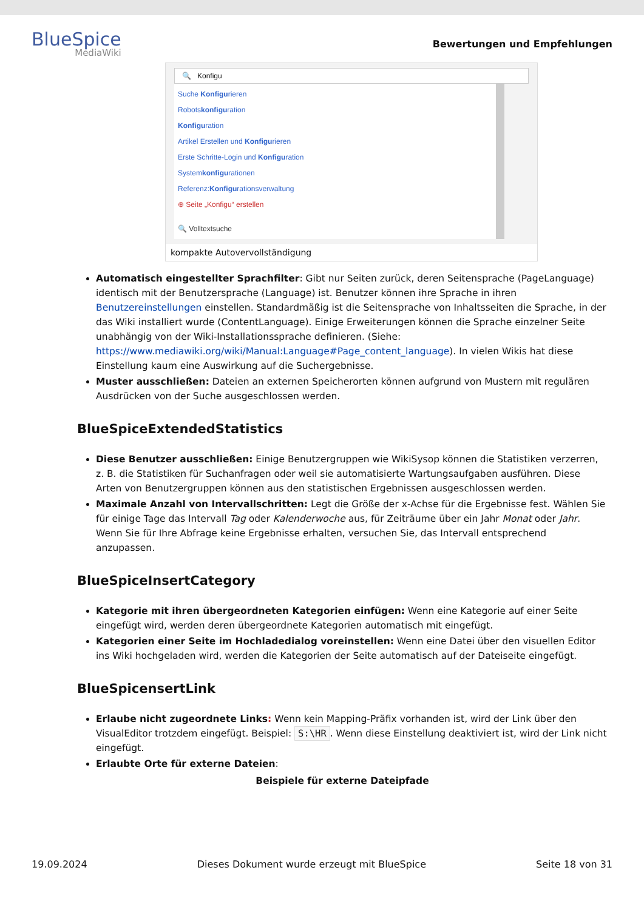BlueSpice
MediaWiki
Bewertungen und Empfehlungen
🔍 Konfigu
Suche Konfigurieren
Robotskonfiguration
Konfiguration
Artikel Erstellen und Konfigurieren
Erste Schritte-Login und Konfiguration
Systemkonfigurationen
Referenz:Konfigurationsverwaltung
⊕ Seite „Konfigu“ erstellen
🔍 Volltextsuche
kompakte Autovervollständigung
Automatisch eingestellter Sprachfilter: Gibt nur Seiten zurück, deren Seitensprache (PageLanguage) identisch mit der Benutzersprache (Language) ist. Benutzer können ihre Sprache in ihren Benutzereinstellungen einstellen. Standardmäßig ist die Seitensprache von Inhaltsseiten die Sprache, in der das Wiki installiert wurde (ContentLanguage). Einige Erweiterungen können die Sprache einzelner Seite unabhängig von der Wiki-Installationssprache definieren. (Siehe: https://www.mediawiki.org/wiki/Manual:Language#Page_content_language). In vielen Wikis hat diese Einstellung kaum eine Auswirkung auf die Suchergebnisse.
Muster ausschließen: Dateien an externen Speicherorten können aufgrund von Mustern mit regulären Ausdrücken von der Suche ausgeschlossen werden.
BlueSpiceExtendedStatistics
Diese Benutzer ausschließen: Einige Benutzergruppen wie WikiSysop können die Statistiken verzerren, z. B. die Statistiken für Suchanfragen oder weil sie automatisierte Wartungsaufgaben ausführen. Diese Arten von Benutzergruppen können aus den statistischen Ergebnissen ausgeschlossen werden.
Maximale Anzahl von Intervallschritten: Legt die Größe der x-Achse für die Ergebnisse fest. Wählen Sie für einige Tage das Intervall Tag oder Kalenderwoche aus, für Zeiträume über ein Jahr Monat oder Jahr. Wenn Sie für Ihre Abfrage keine Ergebnisse erhalten, versuchen Sie, das Intervall entsprechend anzupassen.
BlueSpiceInsertCategory
Kategorie mit ihren übergeordneten Kategorien einfügen: Wenn eine Kategorie auf einer Seite eingefügt wird, werden deren übergeordnete Kategorien automatisch mit eingefügt.
Kategorien einer Seite im Hochladedialog voreinstellen: Wenn eine Datei über den visuellen Editor ins Wiki hochgeladen wird, werden die Kategorien der Seite automatisch auf der Dateiseite eingefügt.
BlueSpicensertLink
Erlaube nicht zugeordnete Links: Wenn kein Mapping-Präfix vorhanden ist, wird der Link über den VisualEditor trotzdem eingefügt. Beispiel: S:\HR. Wenn diese Einstellung deaktiviert ist, wird der Link nicht eingefügt.
Erlaubte Orte für externe Dateien:
Beispiele für externe Dateipfade
19.09.2024 Dieses Dokument wurde erzeugt mit BlueSpice Seite 18 von 31